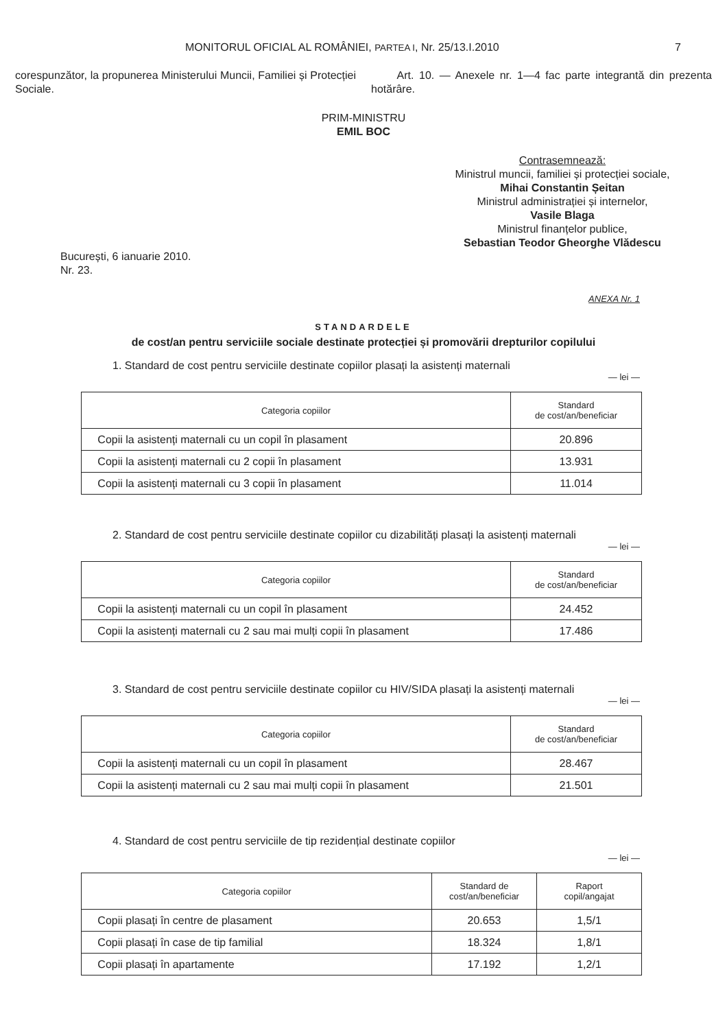MONITORUL OFICIAL AL ROMÂNIEI, PARTEA I, Nr. 25/13.I.2010 7
corespunzător, la propunerea Ministerului Muncii, Familiei și Protecției Sociale.
Art. 10. — Anexele nr. 1—4 fac parte integrantă din prezenta hotărâre.
PRIM-MINISTRU
EMIL BOC
Contrasemnează:
Ministrul muncii, familiei și protecției sociale,
Mihai Constantin Șeitan
Ministrul administrației și internelor,
Vasile Blaga
Ministrul finanțelor publice,
Sebastian Teodor Gheorghe Vlădescu
București, 6 ianuarie 2010.
Nr. 23.
ANEXA Nr. 1
STANDARDELE
de cost/an pentru serviciile sociale destinate protecției și promovării drepturilor copilului
1. Standard de cost pentru serviciile destinate copiilor plasați la asistenți maternali
— lei —
| Categoria copiilor | Standard de cost/an/beneficiar |
| --- | --- |
| Copii la asistenți maternali cu un copil în plasament | 20.896 |
| Copii la asistenți maternali cu 2 copii în plasament | 13.931 |
| Copii la asistenți maternali cu 3 copii în plasament | 11.014 |
2. Standard de cost pentru serviciile destinate copiilor cu dizabilități plasați la asistenți maternali
— lei —
| Categoria copiilor | Standard de cost/an/beneficiar |
| --- | --- |
| Copii la asistenți maternali cu un copil în plasament | 24.452 |
| Copii la asistenți maternali cu 2 sau mai mulți copii în plasament | 17.486 |
3. Standard de cost pentru serviciile destinate copiilor cu HIV/SIDA plasați la asistenți maternali
— lei —
| Categoria copiilor | Standard de cost/an/beneficiar |
| --- | --- |
| Copii la asistenți maternali cu un copil în plasament | 28.467 |
| Copii la asistenți maternali cu 2 sau mai mulți copii în plasament | 21.501 |
4. Standard de cost pentru serviciile de tip rezidențial destinate copiilor
— lei —
| Categoria copiilor | Standard de cost/an/beneficiar | Raport copil/angajat |
| --- | --- | --- |
| Copii plasați în centre de plasament | 20.653 | 1,5/1 |
| Copii plasați în case de tip familial | 18.324 | 1,8/1 |
| Copii plasați în apartamente | 17.192 | 1,2/1 |